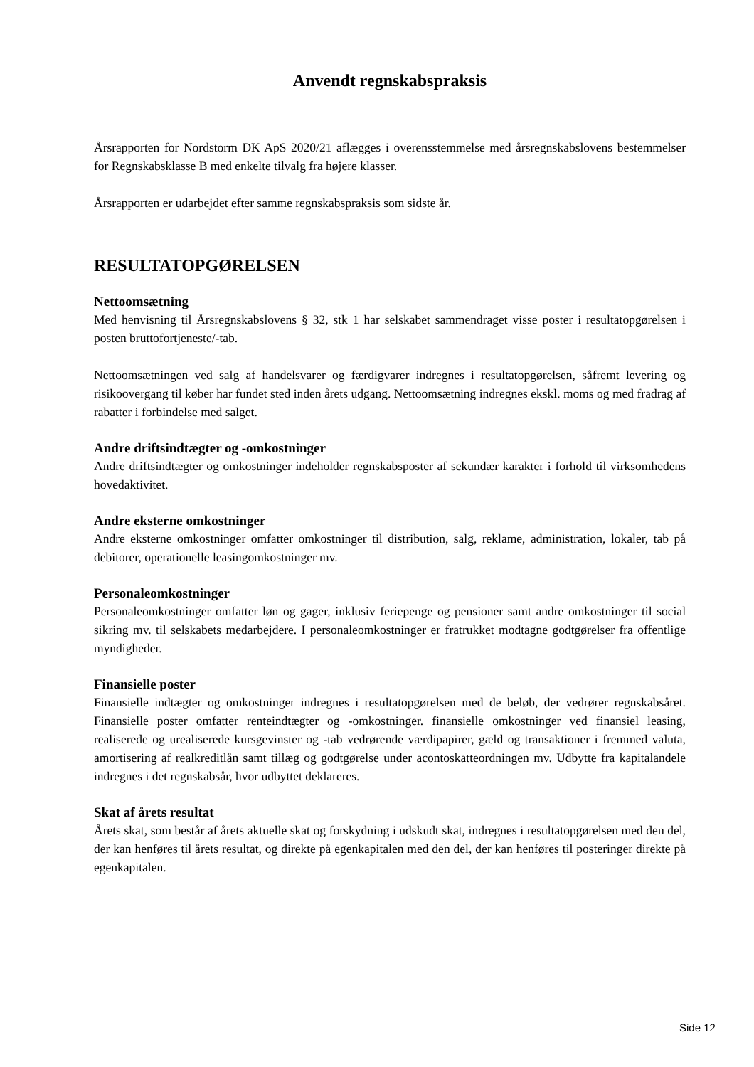Anvendt regnskabspraksis
Årsrapporten for Nordstorm DK ApS 2020/21 aflægges i overensstemmelse med årsregnskabslovens bestemmelser for Regnskabsklasse B med enkelte tilvalg fra højere klasser.
Årsrapporten er udarbejdet efter samme regnskabspraksis som sidste år.
RESULTATOPGØRELSEN
Nettoomsætning
Med henvisning til Årsregnskabslovens § 32, stk 1 har selskabet sammendraget visse poster i resultatopgørelsen i posten bruttofortjeneste/-tab.
Nettoomsætningen ved salg af handelsvarer og færdigvarer indregnes i resultatopgørelsen, såfremt levering og risikoovergang til køber har fundet sted inden årets udgang. Nettoomsætning indregnes ekskl. moms og med fradrag af rabatter i forbindelse med salget.
Andre driftsindtægter og -omkostninger
Andre driftsindtægter og omkostninger indeholder regnskabsposter af sekundær karakter i forhold til virksomhedens hovedaktivitet.
Andre eksterne omkostninger
Andre eksterne omkostninger omfatter omkostninger til distribution, salg, reklame, administration, lokaler, tab på debitorer, operationelle leasingomkostninger mv.
Personaleomkostninger
Personaleomkostninger omfatter løn og gager, inklusiv feriepenge og pensioner samt andre omkostninger til social sikring mv. til selskabets medarbejdere. I personaleomkostninger er fratrukket modtagne godtgørelser fra offentlige myndigheder.
Finansielle poster
Finansielle indtægter og omkostninger indregnes i resultatopgørelsen med de beløb, der vedrører regnskabsåret. Finansielle poster omfatter renteindtægter og -omkostninger. finansielle omkostninger ved finansiel leasing, realiserede og urealiserede kursgevinster og -tab vedrørende værdipapirer, gæld og transaktioner i fremmed valuta, amortisering af realkreditlån samt tillæg og godtgørelse under acontoskatteordningen mv. Udbytte fra kapitalandele indregnes i det regnskabsår, hvor udbyttet deklareres.
Skat af årets resultat
Årets skat, som består af årets aktuelle skat og forskydning i udskudt skat, indregnes i resultatopgørelsen med den del, der kan henføres til årets resultat, og direkte på egenkapitalen med den del, der kan henføres til posteringer direkte på egenkapitalen.
Side 12